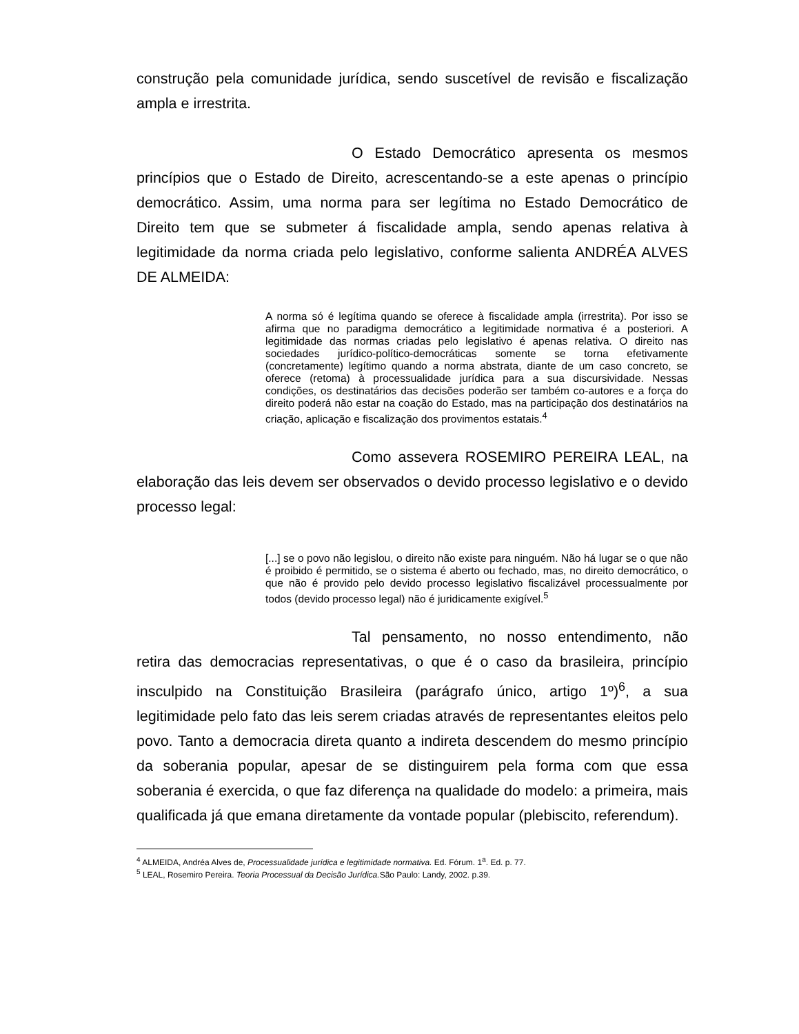construção pela comunidade jurídica, sendo suscetível de revisão e fiscalização ampla e irrestrita.
O Estado Democrático apresenta os mesmos princípios que o Estado de Direito, acrescentando-se a este apenas o princípio democrático. Assim, uma norma para ser legítima no Estado Democrático de Direito tem que se submeter á fiscalidade ampla, sendo apenas relativa à legitimidade da norma criada pelo legislativo, conforme salienta ANDRÉA ALVES DE ALMEIDA:
A norma só é legítima quando se oferece à fiscalidade ampla (irrestrita). Por isso se afirma que no paradigma democrático a legitimidade normativa é a posteriori. A legitimidade das normas criadas pelo legislativo é apenas relativa. O direito nas sociedades jurídico-político-democráticas somente se torna efetivamente (concretamente) legítimo quando a norma abstrata, diante de um caso concreto, se oferece (retoma) à processualidade jurídica para a sua discursividade. Nessas condições, os destinatários das decisões poderão ser também co-autores e a força do direito poderá não estar na coação do Estado, mas na participação dos destinatários na criação, aplicação e fiscalização dos provimentos estatais.<sup>4</sup>
Como assevera ROSEMIRO PEREIRA LEAL, na elaboração das leis devem ser observados o devido processo legislativo e o devido processo legal:
[...] se o povo não legislou, o direito não existe para ninguém. Não há lugar se o que não é proibido é permitido, se o sistema é aberto ou fechado, mas, no direito democrático, o que não é provido pelo devido processo legislativo fiscalizável processualmente por todos (devido processo legal) não é juridicamente exigível.<sup>5</sup>
Tal pensamento, no nosso entendimento, não retira das democracias representativas, o que é o caso da brasileira, princípio insculpido na Constituição Brasileira (parágrafo único, artigo 1º)<sup>6</sup>, a sua legitimidade pelo fato das leis serem criadas através de representantes eleitos pelo povo. Tanto a democracia direta quanto a indireta descendem do mesmo princípio da soberania popular, apesar de se distinguirem pela forma com que essa soberania é exercida, o que faz diferença na qualidade do modelo: a primeira, mais qualificada já que emana diretamente da vontade popular (plebiscito, referendum).
<sup>4</sup> ALMEIDA, Andréa Alves de, Processualidade jurídica e legitimidade normativa. Ed. Fórum. 1<sup>a</sup>. Ed. p. 77.
<sup>5</sup> LEAL, Rosemiro Pereira. Teoria Processual da Decisão Jurídica. São Paulo: Landy, 2002. p.39.